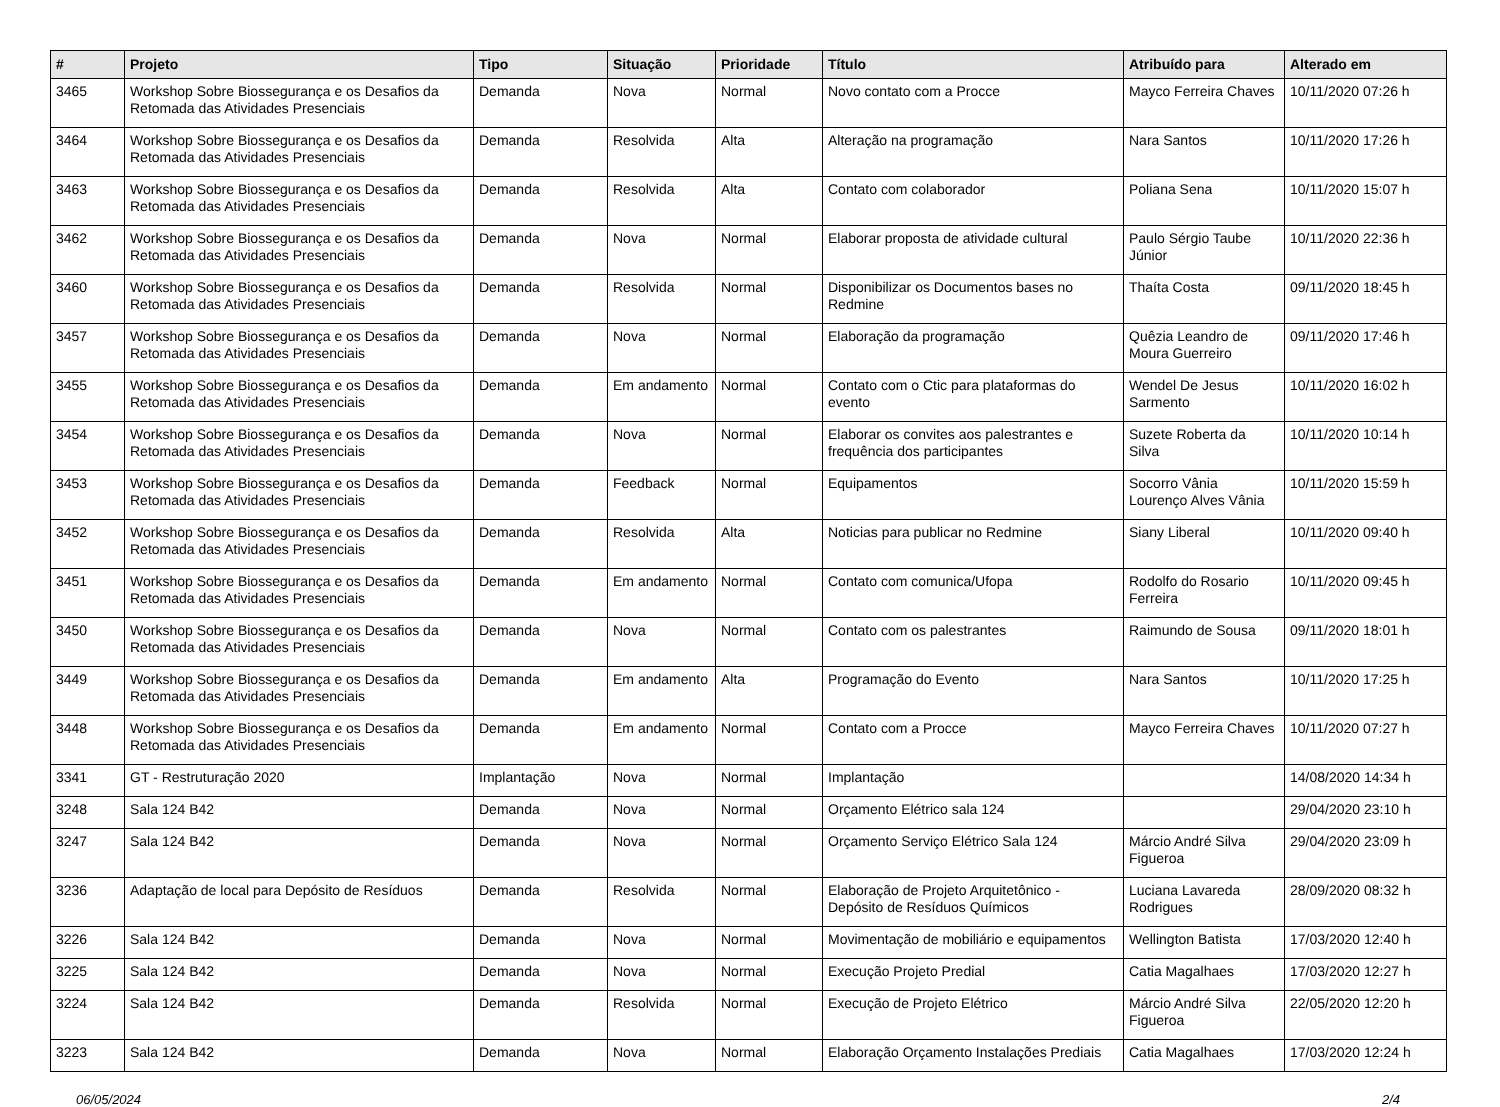| # | Projeto | Tipo | Situação | Prioridade | Título | Atribuído para | Alterado em |
| --- | --- | --- | --- | --- | --- | --- | --- |
| 3465 | Workshop Sobre Biossegurança e os Desafios da Retomada das Atividades Presenciais | Demanda | Nova | Normal | Novo contato com a Procce | Mayco Ferreira Chaves | 10/11/2020 07:26 h |
| 3464 | Workshop Sobre Biossegurança e os Desafios da Retomada das Atividades Presenciais | Demanda | Resolvida | Alta | Alteração na programação | Nara Santos | 10/11/2020 17:26 h |
| 3463 | Workshop Sobre Biossegurança e os Desafios da Retomada das Atividades Presenciais | Demanda | Resolvida | Alta | Contato com colaborador | Poliana Sena | 10/11/2020 15:07 h |
| 3462 | Workshop Sobre Biossegurança e os Desafios da Retomada das Atividades Presenciais | Demanda | Nova | Normal | Elaborar proposta de atividade cultural | Paulo Sérgio Taube Júnior | 10/11/2020 22:36 h |
| 3460 | Workshop Sobre Biossegurança e os Desafios da Retomada das Atividades Presenciais | Demanda | Resolvida | Normal | Disponibilizar os Documentos bases no Redmine | Thaíta Costa | 09/11/2020 18:45 h |
| 3457 | Workshop Sobre Biossegurança e os Desafios da Retomada das Atividades Presenciais | Demanda | Nova | Normal | Elaboração da programação | Quêzia Leandro de Moura Guerreiro | 09/11/2020 17:46 h |
| 3455 | Workshop Sobre Biossegurança e os Desafios da Retomada das Atividades Presenciais | Demanda | Em andamento | Normal | Contato com o Ctic para plataformas do evento | Wendel De Jesus Sarmento | 10/11/2020 16:02 h |
| 3454 | Workshop Sobre Biossegurança e os Desafios da Retomada das Atividades Presenciais | Demanda | Nova | Normal | Elaborar os convites aos palestrantes e frequência dos participantes | Suzete Roberta da Silva | 10/11/2020 10:14 h |
| 3453 | Workshop Sobre Biossegurança e os Desafios da Retomada das Atividades Presenciais | Demanda | Feedback | Normal | Equipamentos | Socorro Vânia Lourenço Alves Vânia | 10/11/2020 15:59 h |
| 3452 | Workshop Sobre Biossegurança e os Desafios da Retomada das Atividades Presenciais | Demanda | Resolvida | Alta | Noticias para publicar no Redmine | Siany Liberal | 10/11/2020 09:40 h |
| 3451 | Workshop Sobre Biossegurança e os Desafios da Retomada das Atividades Presenciais | Demanda | Em andamento | Normal | Contato com comunica/Ufopa | Rodolfo do Rosario Ferreira | 10/11/2020 09:45 h |
| 3450 | Workshop Sobre Biossegurança e os Desafios da Retomada das Atividades Presenciais | Demanda | Nova | Normal | Contato com os palestrantes | Raimundo de Sousa | 09/11/2020 18:01 h |
| 3449 | Workshop Sobre Biossegurança e os Desafios da Retomada das Atividades Presenciais | Demanda | Em andamento | Alta | Programação do Evento | Nara Santos | 10/11/2020 17:25 h |
| 3448 | Workshop Sobre Biossegurança e os Desafios da Retomada das Atividades Presenciais | Demanda | Em andamento | Normal | Contato com a Procce | Mayco Ferreira Chaves | 10/11/2020 07:27 h |
| 3341 | GT - Restruturação 2020 | Implantação | Nova | Normal | Implantação | | 14/08/2020 14:34 h |
| 3248 | Sala 124 B42 | Demanda | Nova | Normal | Orçamento Elétrico sala 124 | | 29/04/2020 23:10 h |
| 3247 | Sala 124 B42 | Demanda | Nova | Normal | Orçamento Serviço Elétrico Sala 124 | Márcio André Silva Figueroa | 29/04/2020 23:09 h |
| 3236 | Adaptação de local para Depósito de Resíduos | Demanda | Resolvida | Normal | Elaboração de Projeto Arquitetônico - Depósito de Resíduos Químicos | Luciana Lavareda Rodrigues | 28/09/2020 08:32 h |
| 3226 | Sala 124 B42 | Demanda | Nova | Normal | Movimentação de mobiliário e equipamentos | Wellington Batista | 17/03/2020 12:40 h |
| 3225 | Sala 124 B42 | Demanda | Nova | Normal | Execução Projeto Predial | Catia Magalhaes | 17/03/2020 12:27 h |
| 3224 | Sala 124 B42 | Demanda | Resolvida | Normal | Execução de Projeto Elétrico | Márcio André Silva Figueroa | 22/05/2020 12:20 h |
| 3223 | Sala 124 B42 | Demanda | Nova | Normal | Elaboração Orçamento Instalações Prediais | Catia Magalhaes | 17/03/2020 12:24 h |
06/05/2024 2/4